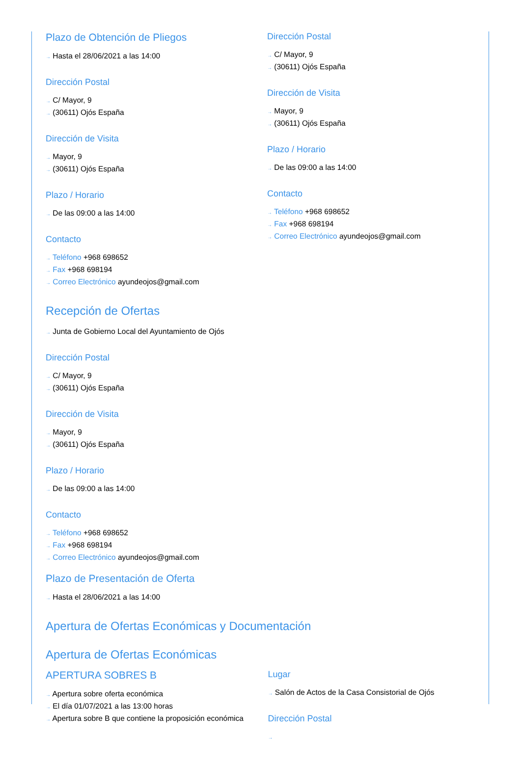Plazo de Obtención de Pliegos
→ Hasta el 28/06/2021 a las 14:00
Dirección Postal
→ C/ Mayor, 9
→ (30611) Ojós España
Dirección de Visita
→ Mayor, 9
→ (30611) Ojós España
Plazo / Horario
→ De las 09:00 a las 14:00
Contacto
→ Teléfono +968 698652
→ Fax +968 698194
→ Correo Electrónico ayundeojos@gmail.com
Dirección Postal
→ C/ Mayor, 9
→ (30611) Ojós España
Dirección de Visita
→ Mayor, 9
→ (30611) Ojós España
Plazo / Horario
→ De las 09:00 a las 14:00
Contacto
→ Teléfono +968 698652
→ Fax +968 698194
→ Correo Electrónico ayundeojos@gmail.com
Recepción de Ofertas
→ Junta de Gobierno Local del Ayuntamiento de Ojós
Dirección Postal
→ C/ Mayor, 9
→ (30611) Ojós España
Dirección de Visita
→ Mayor, 9
→ (30611) Ojós España
Plazo / Horario
→ De las 09:00 a las 14:00
Contacto
→ Teléfono +968 698652
→ Fax +968 698194
→ Correo Electrónico ayundeojos@gmail.com
Plazo de Presentación de Oferta
→ Hasta el 28/06/2021 a las 14:00
Apertura de Ofertas Económicas y Documentación
Apertura de Ofertas Económicas
APERTURA SOBRES B
→ Apertura sobre oferta económica
→ El día 01/07/2021 a las 13:00 horas
→ Apertura sobre B que contiene la proposición económica
Lugar
→ Salón de Actos de la Casa Consistorial de Ojós
Dirección Postal
→